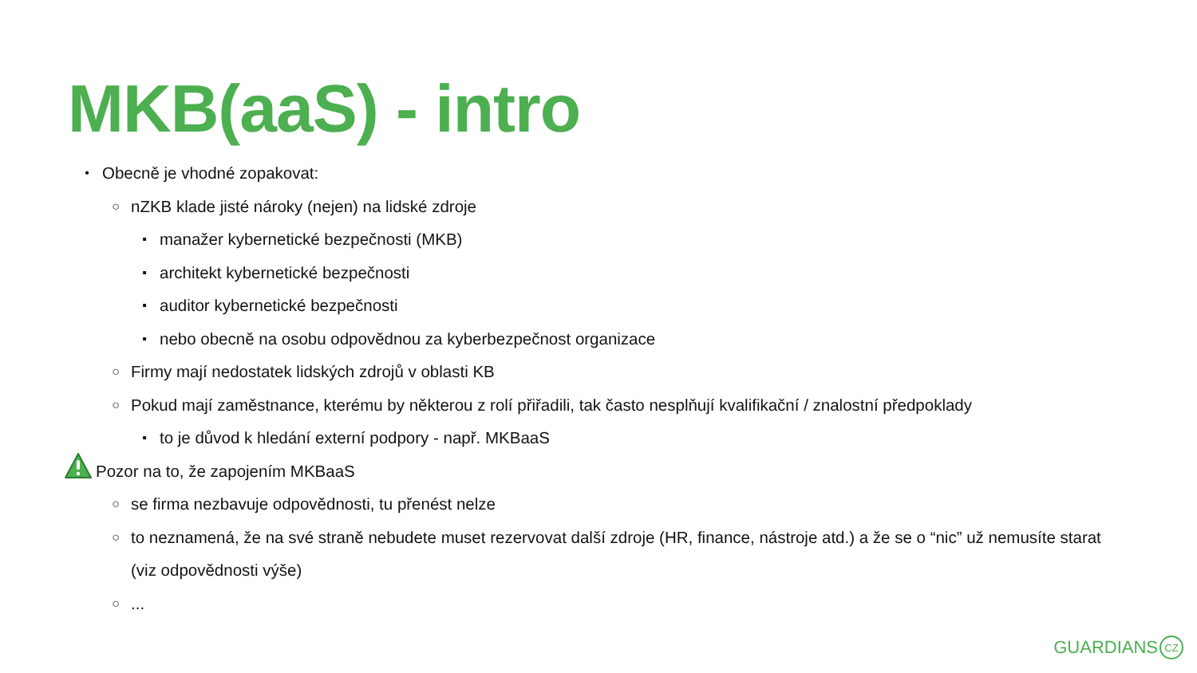MKB(aaS) - intro
• Obecně je vhodné zopakovat:
○ nZKB klade jisté nároky (nejen) na lidské zdroje
▪ manažer kybernetické bezpečnosti (MKB)
▪ architekt kybernetické bezpečnosti
▪ auditor kybernetické bezpečnosti
▪ nebo obecně na osobu odpovědnou za kyberbezpečnost organizace
○ Firmy mají nedostatek lidských zdrojů v oblasti KB
○ Pokud mají zaměstnance, kterému by některou z rolí přiřadili, tak často nesplňují kvalifikační / znalostní předpoklady
▪ to je důvod k hledání externí podpory - např. MKBaaS
Pozor na to, že zapojením MKBaaS
○ se firma nezbavuje odpovědnosti, tu přenést nelze
○ to neznamená, že na své straně nebudete muset rezervovat další zdroje (HR, finance, nástroje atd.) a že se o “nic” už nemusíte starat
(viz odpovědnosti výše)
○...
GUARDIANS CZ